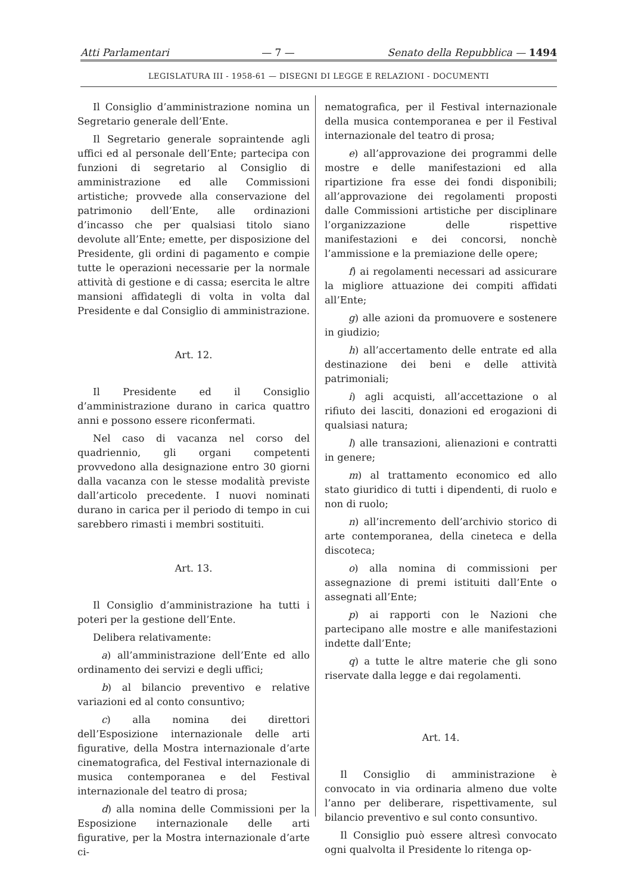Atti Parlamentari — 7 — Senato della Repubblica — 1494
LEGISLATURA III - 1958-61 — DISEGNI DI LEGGE E RELAZIONI - DOCUMENTI
Il Consiglio d’amministrazione nomina un Segretario generale dell’Ente.
Il Segretario generale sopraintende agli uffici ed al personale dell’Ente; partecipa con funzioni di segretario al Consiglio di amministrazione ed alle Commissioni artistiche; provvede alla conservazione del patrimonio dell’Ente, alle ordinazioni d’incasso che per qualsiasi titolo siano devolute all’Ente; emette, per disposizione del Presidente, gli ordini di pagamento e compie tutte le operazioni necessarie per la normale attività di gestione e di cassa; esercita le altre mansioni affidategli di volta in volta dal Presidente e dal Consiglio di amministrazione.
Art. 12.
Il Presidente ed il Consiglio d’amministrazione durano in carica quattro anni e possono essere riconfermati.
Nel caso di vacanza nel corso del quadriennio, gli organi competenti provvedono alla designazione entro 30 giorni dalla vacanza con le stesse modalità previste dall’articolo precedente. I nuovi nominati durano in carica per il periodo di tempo in cui sarebbero rimasti i membri sostituiti.
Art. 13.
Il Consiglio d’amministrazione ha tutti i poteri per la gestione dell’Ente.
Delibera relativamente:
a) all’amministrazione dell’Ente ed allo ordinamento dei servizi e degli uffici;
b) al bilancio preventivo e relative variazioni ed al conto consuntivo;
c) alla nomina dei direttori dell’Esposizione internazionale delle arti figurative, della Mostra internazionale d’arte cinematografica, del Festival internazionale di musica contemporanea e del Festival internazionale del teatro di prosa;
d) alla nomina delle Commissioni per la Esposizione internazionale delle arti figurative, per la Mostra internazionale d’arte ci-
nematografica, per il Festival internazionale della musica contemporanea e per il Festival internazionale del teatro di prosa;
e) all’approvazione dei programmi delle mostre e delle manifestazioni ed alla ripartizione fra esse dei fondi disponibili; all’approvazione dei regolamenti proposti dalle Commissioni artistiche per disciplinare l’organizzazione delle rispettive manifestazioni e dei concorsi, nonchè l’ammissione e la premiazione delle opere;
f) ai regolamenti necessari ad assicurare la migliore attuazione dei compiti affidati all’Ente;
g) alle azioni da promuovere e sostenere in giudizio;
h) all’accertamento delle entrate ed alla destinazione dei beni e delle attività patrimoniali;
i) agli acquisti, all’accettazione o al rifiuto dei lasciti, donazioni ed erogazioni di qualsiasi natura;
l) alle transazioni, alienazioni e contratti in genere;
m) al trattamento economico ed allo stato giuridico di tutti i dipendenti, di ruolo e non di ruolo;
n) all’incremento dell’archivio storico di arte contemporanea, della cineteca e della discoteca;
o) alla nomina di commissioni per assegnazione di premi istituiti dall’Ente o assegnati all’Ente;
p) ai rapporti con le Nazioni che partecipano alle mostre e alle manifestazioni indette dall’Ente;
q) a tutte le altre materie che gli sono riservate dalla legge e dai regolamenti.
Art. 14.
Il Consiglio di amministrazione è convocato in via ordinaria almeno due volte l’anno per deliberare, rispettivamente, sul bilancio preventivo e sul conto consuntivo.
Il Consiglio può essere altresì convocato ogni qualvolta il Presidente lo ritenga op-